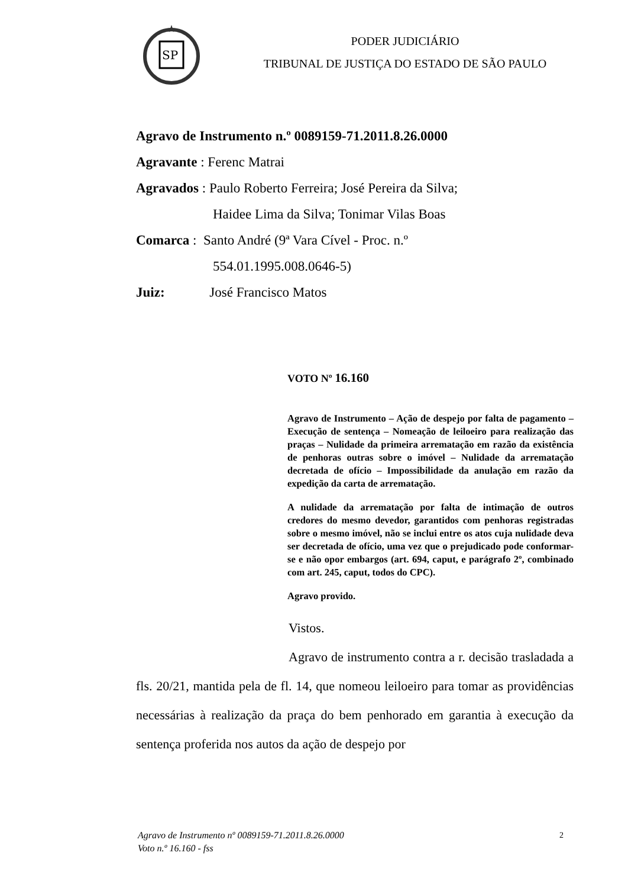SP
PODER JUDICIÁRIO
TRIBUNAL DE JUSTIÇA DO ESTADO DE SÃO PAULO
Agravo de Instrumento n.º 0089159-71.2011.8.26.0000
Agravante : Ferenc Matrai
Agravados : Paulo Roberto Ferreira; José Pereira da Silva;
Haidee Lima da Silva; Tonimar Vilas Boas
Comarca : Santo André (9ª Vara Cível - Proc. n.º
554.01.1995.008.0646-5)
Juiz: José Francisco Matos
VOTO Nº 16.160
Agravo de Instrumento – Ação de despejo por falta de pagamento – Execução de sentença – Nomeação de leiloeiro para realização das praças – Nulidade da primeira arrematação em razão da existência de penhoras outras sobre o imóvel – Nulidade da arrematação decretada de ofício – Impossibilidade da anulação em razão da expedição da carta de arrematação.
A nulidade da arrematação por falta de intimação de outros credores do mesmo devedor, garantidos com penhoras registradas sobre o mesmo imóvel, não se inclui entre os atos cuja nulidade deva ser decretada de ofício, uma vez que o prejudicado pode conformar-se e não opor embargos (art. 694, caput, e parágrafo 2º, combinado com art. 245, caput, todos do CPC).
Agravo provido.
Vistos.
Agravo de instrumento contra a r. decisão trasladada a fls. 20/21, mantida pela de fl. 14, que nomeou leiloeiro para tomar as providências necessárias à realização da praça do bem penhorado em garantia à execução da sentença proferida nos autos da ação de despejo por
Agravo de Instrumento nº 0089159-71.2011.8.26.0000
Voto n.º 16.160 - fss
2